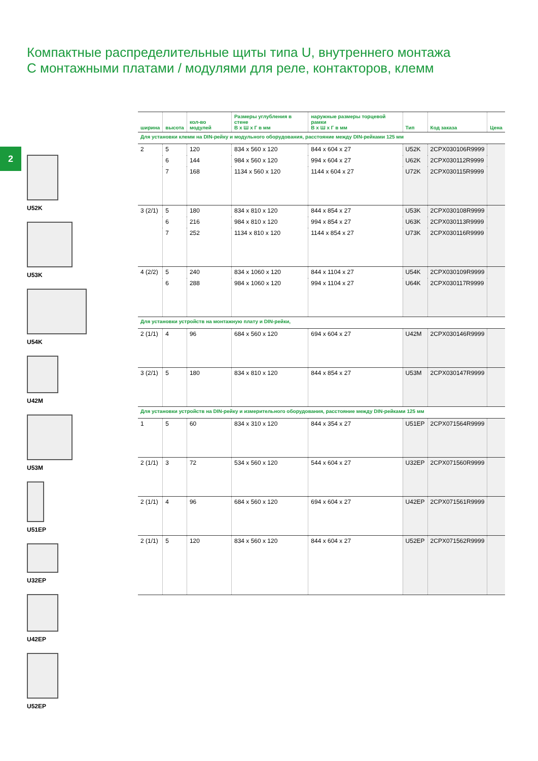Компактные распределительные щиты типа U, внутреннего монтажа
С монтажными платами / модулями для реле, контакторов, клемм
2
U52K
U53K
U54K
U42M
U53M
U51EP
U32EP
U42EP
U52EP
| ширина | высота | кол-во модулей | Размеры углубления в стене В x Ш x Г в мм | наружные размеры торцевой рамки В x Ш x Г в мм | Тип | Код заказа | Цена |
| --- | --- | --- | --- | --- | --- | --- | --- |
| Для установки клемм на DIN-рейку и модульного оборудования, расстояние между DIN-рейками 125 мм | | | | | | | |
| 2 | 5 | 120 | 834 x 560 x 120 | 844 x 604 x 27 | U52K | 2CPX030106R9999 | |
| | 6 | 144 | 984 x 560 x 120 | 994 x 604 x 27 | U62K | 2CPX030112R9999 | |
| | 7 | 168 | 1134 x 560 x 120 | 1144 x 604 x 27 | U72K | 2CPX030115R9999 | |
| 3 (2/1) | 5 | 180 | 834 x 810 x 120 | 844 x 854 x 27 | U53K | 2CPX030108R9999 | |
| | 6 | 216 | 984 x 810 x 120 | 994 x 854 x 27 | U63K | 2CPX030113R9999 | |
| | 7 | 252 | 1134 x 810 x 120 | 1144 x 854 x 27 | U73K | 2CPX030116R9999 | |
| 4 (2/2) | 5 | 240 | 834 x 1060 x 120 | 844 x 1104 x 27 | U54K | 2CPX030109R9999 | |
| | 6 | 288 | 984 x 1060 x 120 | 994 x 1104 x 27 | U64K | 2CPX030117R9999 | |
| Для установки устройств на монтажную плату и DIN-рейки, | | | | | | | |
| 2 (1/1) | 4 | 96 | 684 x 560 x 120 | 694 x 604 x 27 | U42M | 2CPX030146R9999 | |
| 3 (2/1) | 5 | 180 | 834 x 810 x 120 | 844 x 854 x 27 | U53M | 2CPX030147R9999 | |
| Для установки устройств на DIN-рейку и измерительного оборудования, расстояние между DIN-рейками 125 мм | | | | | | | |
| 1 | 5 | 60 | 834 x 310 x 120 | 844 x 354 x 27 | U51EP | 2CPX071564R9999 | |
| 2 (1/1) | 3 | 72 | 534 x 560 x 120 | 544 x 604 x 27 | U32EP | 2CPX071560R9999 | |
| 2 (1/1) | 4 | 96 | 684 x 560 x 120 | 694 x 604 x 27 | U42EP | 2CPX071561R9999 | |
| 2 (1/1) | 5 | 120 | 834 x 560 x 120 | 844 x 604 x 27 | U52EP | 2CPX071562R9999 | |